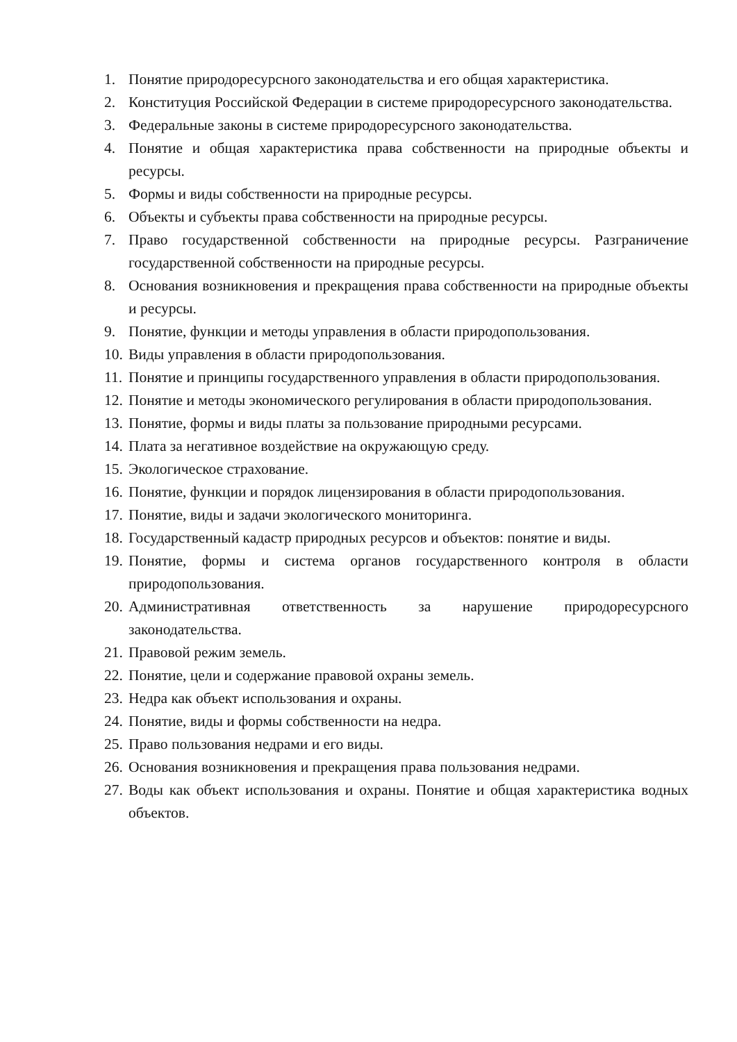1. Понятие природоресурсного законодательства и его общая характеристика.
2. Конституция Российской Федерации в системе природоресурсного законодательства.
3. Федеральные законы в системе природоресурсного законодательства.
4. Понятие и общая характеристика права собственности на природные объекты и ресурсы.
5. Формы и виды собственности на природные ресурсы.
6. Объекты и субъекты права собственности на природные ресурсы.
7. Право государственной собственности на природные ресурсы. Разграничение государственной собственности на природные ресурсы.
8. Основания возникновения и прекращения права собственности на природные объекты и ресурсы.
9. Понятие, функции и методы управления в области природопользования.
10. Виды управления в области природопользования.
11. Понятие и принципы государственного управления в области природопользования.
12. Понятие и методы экономического регулирования в области природопользования.
13. Понятие, формы и виды платы за пользование природными ресурсами.
14. Плата за негативное воздействие на окружающую среду.
15. Экологическое страхование.
16. Понятие, функции и порядок лицензирования в области природопользования.
17. Понятие, виды и задачи экологического мониторинга.
18. Государственный кадастр природных ресурсов и объектов: понятие и виды.
19. Понятие, формы и система органов государственного контроля в области природопользования.
20. Административная ответственность за нарушение природоресурсного законодательства.
21. Правовой режим земель.
22. Понятие, цели и содержание правовой охраны земель.
23. Недра как объект использования и охраны.
24. Понятие, виды и формы собственности на недра.
25. Право пользования недрами и его виды.
26. Основания возникновения и прекращения права пользования недрами.
27. Воды как объект использования и охраны. Понятие и общая характеристика водных объектов.